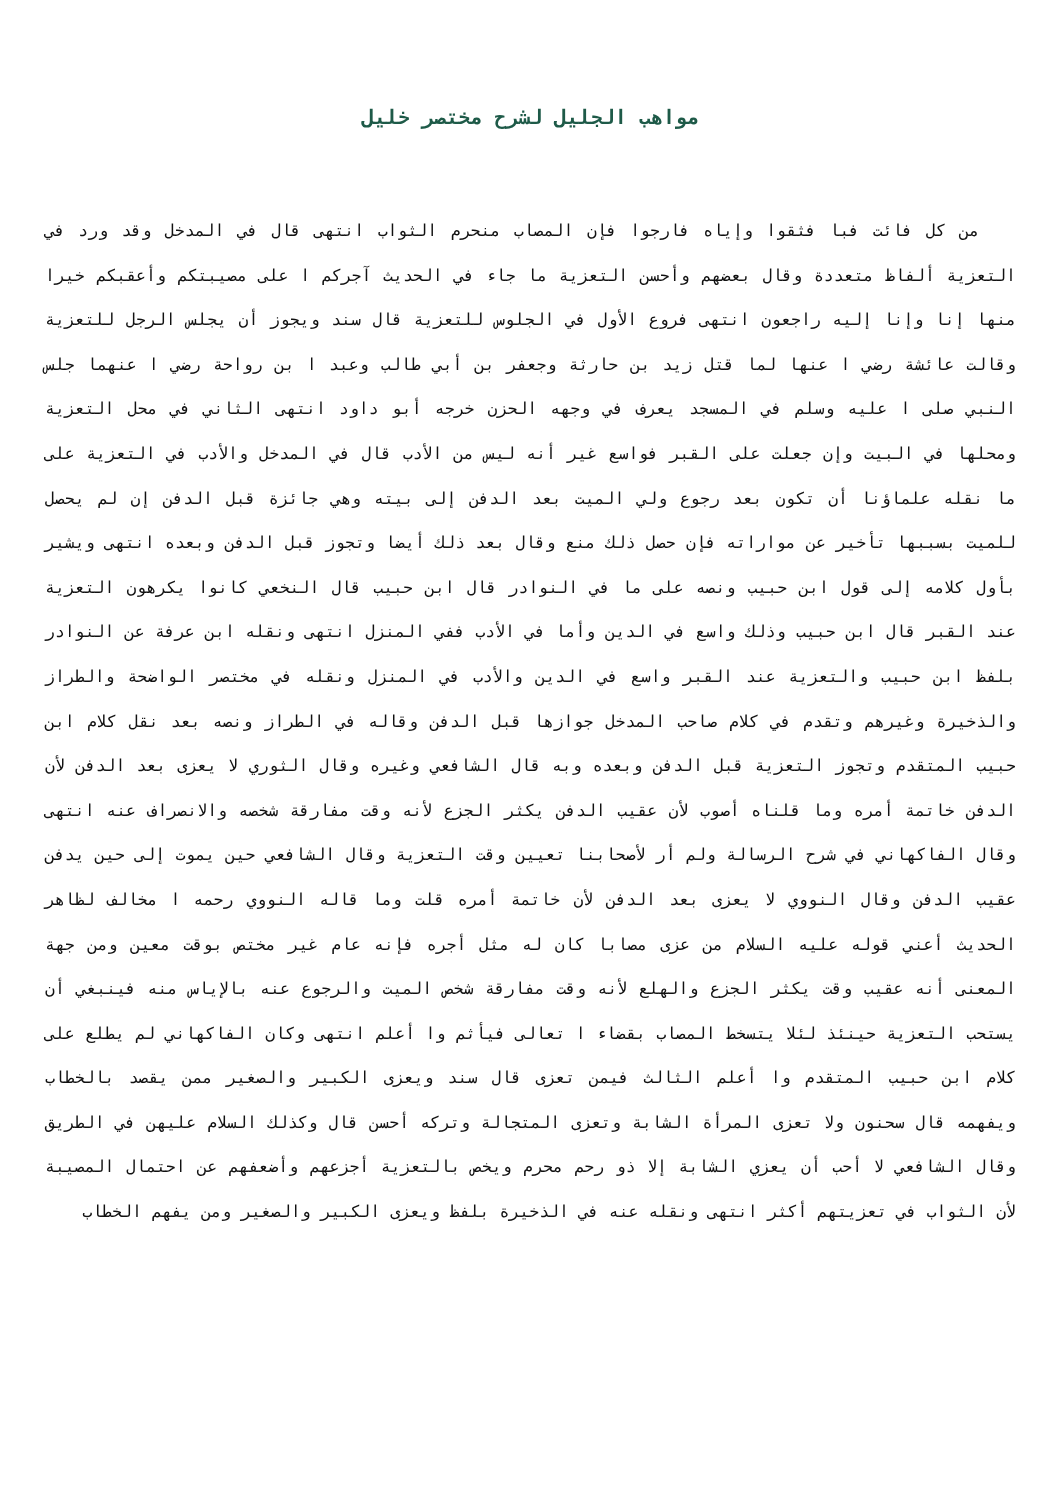مواهب الجليل لشرح مختصر خليل
من كل فائت فبا فثقوا وإياه فارجوا فإن المصاب منحرم الثواب انتهى قال في المدخل وقد ورد في التعزية ألفاظ متعددة وقال بعضهم وأحسن التعزية ما جاء في الحديث آجركم ا على مصيبتكم وأعقبكم خيرا منها إنا وإنا إليه راجعون انتهى فروع الأول في الجلوس للتعزية قال سند ويجوز أن يجلس الرجل للتعزية وقالت عائشة رضي ا عنها لما قتل زيد بن حارثة وجعفر بن أبي طالب وعبد ا بن رواحة رضي ا عنهما جلس النبي صلى ا عليه وسلم في المسجد يعرف في وجهه الحزن خرجه أبو داود انتهى الثاني في محل التعزية ومحلها في البيت وإن جعلت على القبر فواسع غير أنه ليس من الأدب قال في المدخل والأدب في التعزية على ما نقله علماؤنا أن تكون بعد رجوع ولي الميت بعد الدفن إلى بيته وهي جائزة قبل الدفن إن لم يحصل للميت بسببها تأخير عن مواراته فإن حصل ذلك منع وقال بعد ذلك أيضا وتجوز قبل الدفن وبعده انتهى ويشير بأول كلامه إلى قول ابن حبيب ونصه على ما في النوادر قال ابن حبيب قال النخعي كانوا يكرهون التعزية عند القبر قال ابن حبيب وذلك واسع في الدين وأما في الأدب ففي المنزل انتهى ونقله ابن عرفة عن النوادر بلفظ ابن حبيب والتعزية عند القبر واسع في الدين والأدب في المنزل ونقله في مختصر الواضحة والطراز والذخيرة وغيرهم وتقدم في كلام صاحب المدخل جوازها قبل الدفن وقاله في الطراز ونصه بعد نقل كلام ابن حبيب المتقدم وتجوز التعزية قبل الدفن وبعده وبه قال الشافعي وغيره وقال الثوري لا يعزى بعد الدفن لأن الدفن خاتمة أمره وما قلناه أصوب لأن عقيب الدفن يكثر الجزع لأنه وقت مفارقة شخصه والانصراف عنه انتهى وقال الفاكهاني في شرح الرسالة ولم أر لأصحابنا تعيين وقت التعزية وقال الشافعي حين يموت إلى حين يدفن عقيب الدفن وقال النووي لا يعزى بعد الدفن لأن خاتمة أمره قلت وما قاله النووي رحمه ا مخالف لظاهر الحديث أعني قوله عليه السلام من عزى مصابا كان له مثل أجره فإنه عام غير مختص بوقت معين ومن جهة المعنى أنه عقيب وقت يكثر الجزع والهلع لأنه وقت مفارقة شخص الميت والرجوع عنه بالإياس منه فينبغي أن يستحب التعزية حينئذ لئلا يتسخط المصاب بقضاء ا تعالى فيأثم وا أعلم انتهى وكان الفاكهاني لم يطلع على كلام ابن حبيب المتقدم وا أعلم الثالث فيمن تعزى قال سند ويعزى الكبير والصغير ممن يقصد بالخطاب ويفهمه قال سحنون ولا تعزى المرأة الشابة وتعزى المتجالة وتركه أحسن قال وكذلك السلام عليهن في الطريق وقال الشافعي لا أحب أن يعزي الشابة إلا ذو رحم محرم ويخص بالتعزية أجزعهم وأضعفهم عن احتمال المصيبة لأن الثواب في تعزيتهم أكثر انتهى ونقله عنه في الذخيرة بلفظ ويعزى الكبير والصغير ومن يفهم الخطاب